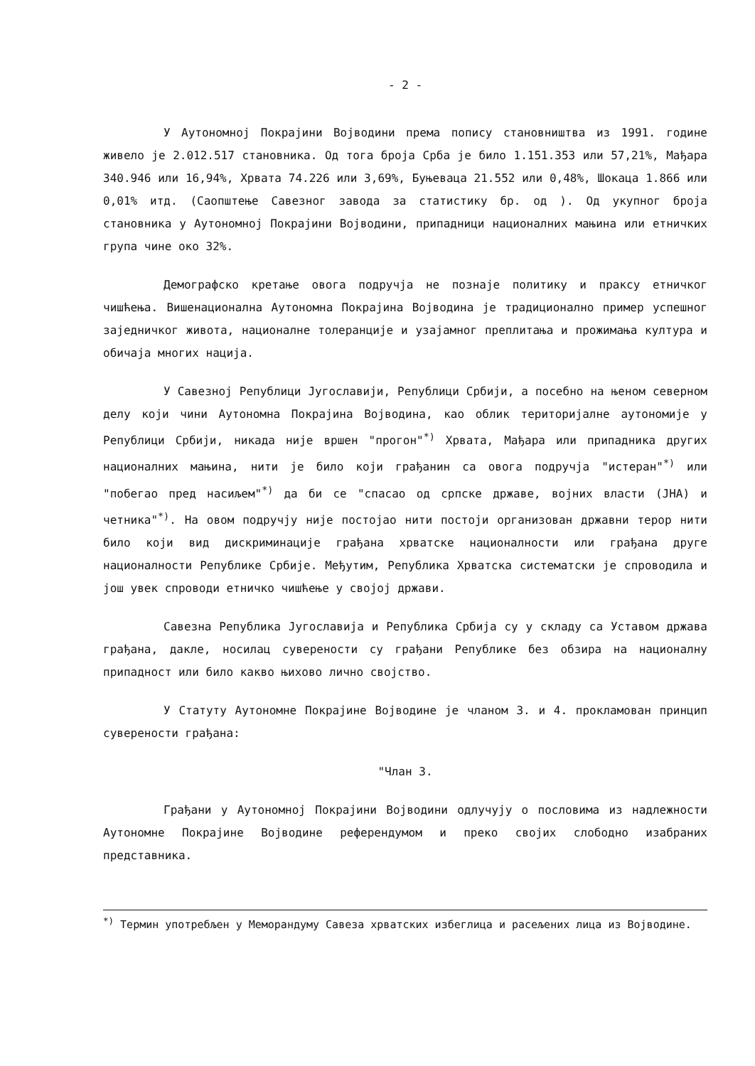- 2 -
У Аутономној Покрајини Војводини према попису становништва из 1991. године живело је 2.012.517 становника. Од тога броја Срба је било 1.151.353 или 57,21%, Мађара 340.946 или 16,94%, Хрвата 74.226 или 3,69%, Буњеваца 21.552 или 0,48%, Шокаца 1.866 или 0,01% итд. (Саопштење Савезног завода за статистику бр. од ). Од укупног броја становника у Аутономној Покрајини Војводини, припадници националних мањина или етничких група чине око 32%.
Демографско кретање овога подручја не познаје политику и праксу етничког чишћења. Вишенационална Аутономна Покрајина Војводина је традиционално пример успешног заједничког живота, националне толеранције и узајамног преплитања и прожимања култура и обичаја многих нација.
У Савезној Републици Југославији, Републици Србији, а посебно на њеном северном делу који чини Аутономна Покрајина Војводина, као облик територијалне аутономије у Републици Србији, никада није вршен "прогон"<sup>*)</sup> Хрвата, Мађара или припадника других националних мањина, нити је било који грађанин са овога подручја "истеран"<sup>*)</sup> или "побегао пред насиљем"<sup>*)</sup> да би се "спасао од српске државе, војних власти (ЈНА) и четника"<sup>*)</sup>. На овом подручју није постојао нити постоји организован државни терор нити било који вид дискриминације грађана хрватске националности или грађана друге националности Републике Србије. Међутим, Република Хрватска систематски је спроводила и још увек спроводи етничко чишћење у својој држави.
Савезна Република Југославија и Република Србија су у складу са Уставом држава грађана, дакле, носилац суверености су грађани Републике без обзира на националну припадност или било какво њихово лично својство.
У Статуту Аутономне Покрајине Војводине је чланом 3. и 4. прокламован принцип суверености грађана:
"Члан 3.
Грађани у Аутономној Покрајини Војводини одлучују о пословима из надлежности Аутономне Покрајине Војводине референдумом и преко својих слободно изабраних представника.
<sup>*)</sup> Термин употребљен у Меморандуму Савеза хрватских избеглица и расељених лица из Војводине.